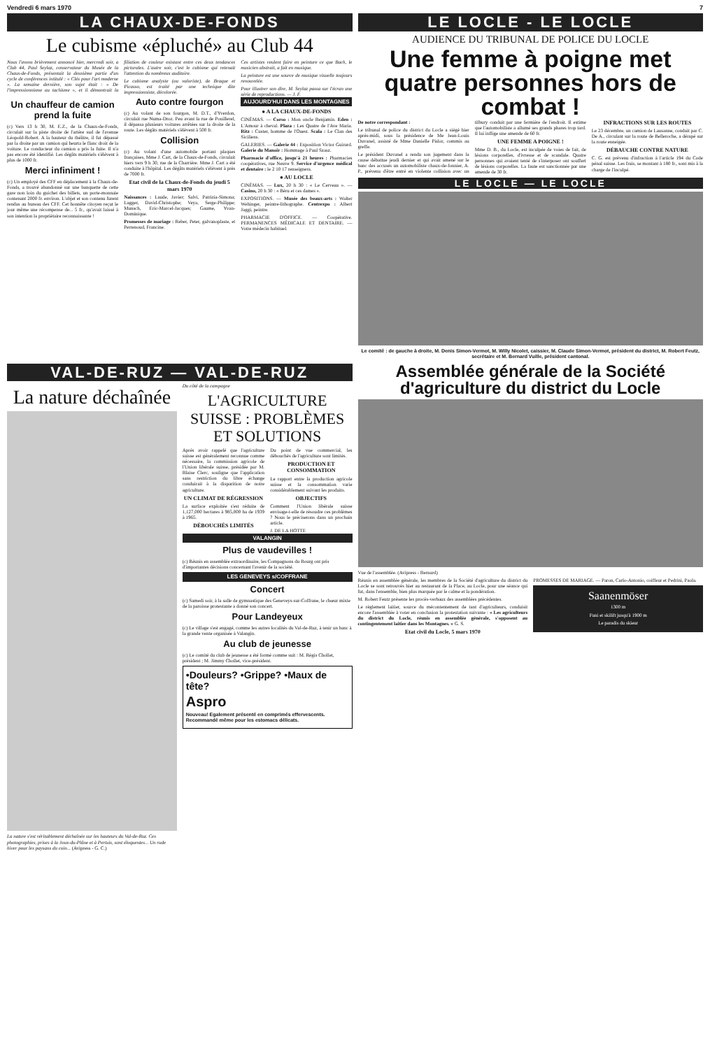Vendredi 6 mars 1970 7
LA CHAUX-DE-FONDS
Le cubisme «épluché» au Club 44
Nous l'avons brièvement annoncé hier, mercredi soir, a Club 44, Paul Seylaz, conservateur du Musée de la Chaux-de-Fonds, présentait la deuxième partie d'un cycle de conférences intitulé : « Clés pour l'art moderne ». La semaine dernière, son sujet était : « De l'impressionnisme au tachisme », et il démontrait la filiation de couleur existant entre ces deux tendances picturales. L'autre soir, c'est le cubisme qui retenait l'attention du nombreux auditoire.
Le cubisme analyste (ou valoriste), de Braque et Picasso, est traité par une technique dite impressionniste, décolorée.
Ces artistes veulent faire en peinture ce que Bach, le musicien abstrait, a fait en musique.
La peinture est une source de musique visuelle toujours renouvelée.
Pour illustrer son dire, M. Seylaz passa sur l'écran une série de reproductions. — J. F.
Un chauffeur de camion prend la fuite
(c) Vers 13 h 30, M. E.Z., de la Chaux-de-Fonds, circulait sur la piste droite de l'artère sud de l'avenue Léopold-Robert. A la hauteur du théâtre, il fut dépassé par la droite par un camion qui heurta le flanc droit de la voiture. Le conducteur du camion a pris la fuite. Il n'a pas encore été identifié. Les dégâts matériels s'élèvent à plus de 1000 fr.
Merci infiniment !
(c) Un employé des CFF en déplacement à la Chaux-de-Fonds, a trouvé abandonné sur une banquette de cette gare non loin du guichet des billets, un porte-monnaie contenant 2000 fr. environ. L'objet et son contenu furent rendus au bureau des CFF. Cet honnête citoyen reçut le jour même une récompense de... 5 fr., qu'avait laissé à son intention la propriétaire reconnaissante !
Auto contre fourgon
(c) Au volant de son fourgon, M. D.T., d'Yverdon, circulait rue Numa-Droz. Peu avant la rue de Pouillerel, il dépassa plusieurs voitures arrêtées sur la droite de la route. Les dégâts matériels s'élèvent à 500 fr.
Collision
(c) Au volant d'une automobile portant plaques françaises, Mme J. Cart, de la Chaux-de-Fonds, circulait hiers vers 9 h 30, rue de la Charrière. Mme J. Cart a été conduite à l'hôpital. Les dégâts matériels s'élèvent à près de 7000 fr.
Etat civil de la Chaux-de-Fonds du jeudi 5 mars 1970
Naissances : Laude, Javier; Salvi, Patrizia-Simona; Lagger, David-Christophe; Veya, Serge-Philippe; Munsch, Eric-Marcel-Jacques; Gaume, Yvan-Dominique.
Promesses de mariage : Reber, Peter, galvanoplaste, et Perrenoud, Francine.
AUJOURD'HUI DANS LES MONTAGNES
● A LA CHAUX-DE-FONDS
CINÉMAS. — Corso : Mon oncle Benjamin. Eden : L'Amour à cheval. Plaza : Les Quatre de l'Ave Maria. Ritz : Custer, homme de l'Ouest. Scala : Le Clan des Siciliens.
GALERIES. — Galerie 44 : Exposition Victor Guirard. Galerie du Manoir : Hommage à Paul Szasz.
Pharmacie d'office, jusqu'à 21 heures : Pharmacies coopératives, rue Neuve 9. Service d'urgence médical et dentaire : le 2 10 17 renseignera.
● AU LOCLE
CINÉMAS. — Lux, 20 h 30 : « Le Cerveau ». — Casino, 20 h 30 : « Béru et ces dames ».
EXPOSITIONS. — Musée des beaux-arts : Walter Wehinger, peintre-lithographe. Centrexpo : Albert Jaggi, peintre.
PHARMACIE D'OFFICE. — Coopérative. PERMANENCES MÉDICALE ET DENTAIRE. — Votre médecin habituel.
LE LOCLE - LE LOCLE
AUDIENCE DU TRIBUNAL DE POLICE DU LOCLE
Une femme à poigne met quatre personnes hors de combat !
De notre correspondant :
Le tribunal de police du district du Locle a siégé hier après-midi, sous la présidence de Me Jean-Louis Duvanel, assisté de Mme Danielle Pislor, commis au greffe.
Le président Duvanel a rendu son jugement dans la cause débattue jeudi dernier et qui avait amené sur le banc des accusés un automobiliste chaux-de-fonnier, A. P., prévenu d'être entré en violente collision avec un tilbury conduit par une fermière de l'endroit. Il estime que l'automobiliste a allumé ses grands phares trop tard. Il lui inflige une amende de 60 fr.
UNE FEMME A POIGNE !
Mme D. B., du Locle, est inculpée de voies de fait, de lésions corporelles, d'ivresse et de scandale. Quatre personnes qui avaient tenté de s'interposer ont souffert de lésions corporelles. La faute est sanctionnée par une amende de 30 fr.
INFRACTIONS SUR LES ROUTES
Le 23 décembre, un camion de Lausanne, conduit par C. De A., circulant sur la route de Belleroche, a dérapé sur la route enneigée.
DÉBAUCHE CONTRE NATURE
C. G. est prévenu d'infraction à l'article 194 du Code pénal suisse. Les frais, se montant à 180 fr., sont mis à la charge de l'inculpé.
LE LOCLE — LE LOCLE
Le comité : de gauche à droite, M. Denis Simon-Vermot, M. Willy Nicolet, caissier, M. Claude Simon-Vermot, président du district, M. Robert Feutz, secrétaire et M. Bernard Vuille, président cantonal.
VAL-DE-RUZ — VAL-DE-RUZ
La nature déchaînée
La nature s'est véritablement déchaînée sur les hauteurs du Val-de-Ruz. Ces photographies, prises à la Joux-du-Plâne et à Pertuis, sont éloquentes... Un rude hiver pour les paysans du coin... (Avipress - G. C.)
Du côté de la campagne
L'AGRICULTURE SUISSE : PROBLÈMES ET SOLUTIONS
Après avoir rappelé que l'agriculture suisse est généralement reconnue comme nécessaire, la commission agricole de l'Union libérale suisse, présidée par M. Blaise Clerc, souligne que l'application sans restriction du libre échange conduirait à la disparition de notre agriculture.
UN CLIMAT DE RÉGRESSION
La surface exploitée s'est réduite de 1,127,000 hectares à 985,000 ha de 1939 à 1965.
DÉBOUCHÉS LIMITÉS
Du point de vue commercial, les débouchés de l'agriculture sont limités.
PRODUCTION ET CONSOMMATION
Le rapport entre la production agricole suisse et la consommation varie considérablement suivant les produits.
OBJECTIFS
Comment l'Union libérale suisse envisage-t-elle de résoudre ces problèmes ? Nous le préciserons dans un prochain article.
J. DE LA HOTTE
VALANGIN
Plus de vaudevilles !
(c) Réunis en assemblée extraordinaire, les Compagnons du Bourg ont pris d'importantes décisions concernant l'avenir de la société.
LES GENEVEYS s/COFFRANE
Concert
(c) Samedi soir, à la salle de gymnastique des Geneveys-sur-Coffrane, le chœur mixte de la paroisse protestante a donné son concert.
Pour Landeyeux
(c) Le village s'est engagé, comme les autres localités du Val-de-Ruz, à tenir un banc à la grande vente organisée à Valangin.
Au club de jeunesse
(c) Le comité du club de jeunesse a été formé comme suit : M. Régis Chollet, président ; M. Jimmy Chollet, vice-président.
•Douleurs? •Grippe? •Maux de tête?
Aspro
Nouveau! Egalement présenté en comprimés effervescents. Recommandé même pour les estomacs délicats.
Assemblée générale de la Société d'agriculture du district du Locle
Vue de l'assemblée. (Avipress - Bernard)
Réunis en assemblée générale, les membres de la Société d'agriculture du district du Locle se sont retrouvés hier au restaurant de la Place, au Locle, pour une séance qui fut, dans l'ensemble, bien plus marquée par le calme et la pondération.
M. Robert Feutz présente les procès-verbaux des assemblées précédentes.
Le règlement laitier, source du mécontentement de tant d'agriculteurs, conduisit encore l'assemblée à voter en conclusion la protestation suivante : « Les agriculteurs du district du Locle, réunis en assemblée générale, s'opposent au contingentement laitier dans les Montagnes. » G. S.
Etat civil du Locle, 5 mars 1970
PROMESSES DE MARIAGE. — Paron, Carlo-Antonio, coiffeur et Pedrini, Paola.
Saanenmöser
1300 m
Funi et skilift jusqu'à 1900 m
Le paradis du skieur